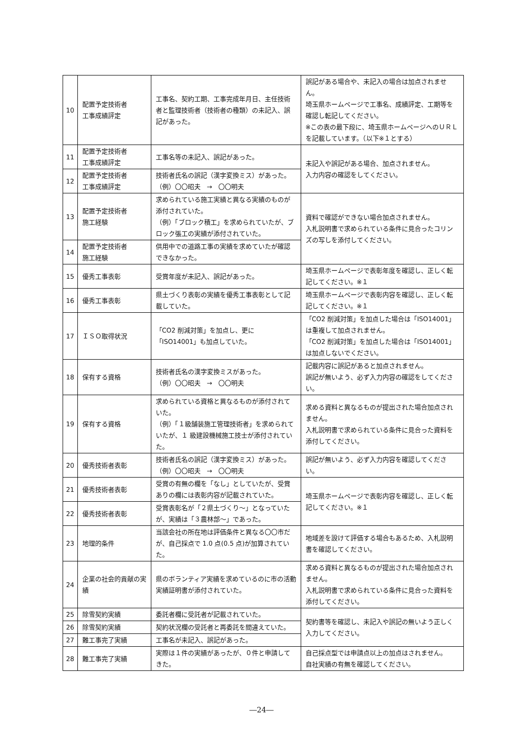| 10 | 配置予定技術者 工事成績評定 | 工事名、契約工期、工事完成年月日、主任技術者と監理技術者（技術者の種類）の未記入、誤記があった。 | 誤記がある場合や、未記入の場合は加点されません。 埼玉県ホームページで工事名、成績評定、工期等を確認し転記してください。 ※この表の最下段に、埼玉県ホームページへのＵＲＬを記載しています。（以下※１とする） |
| 11 | 配置予定技術者 工事成績評定 | 工事名等の未記入、誤記があった。 | 未記入や誤記がある場合、加点されません。 入力内容の確認をしてください。 |
| 12 | 配置予定技術者 工事成績評定 | 技術者氏名の誤記（漢字変換ミス）があった。 （例）〇〇昭夫 → 〇〇明夫 | |
| 13 | 配置予定技術者 施工経験 | 求められている施工実績と異なる実績のものが添付されていた。 （例）「ブロック積工」を求められていたが、ブロック張工の実績が添付されていた。 | 資料で確認ができない場合加点されません。 入札説明書で求められている条件に見合ったコリンズの写しを添付してください。 |
| 14 | 配置予定技術者 施工経験 | 供用中での道路工事の実績を求めていたが確認できなかった。 | |
| 15 | 優秀工事表彰 | 受賞年度が未記入、誤記があった。 | 埼玉県ホームページで表彰年度を確認し、正しく転記してください。※１ |
| 16 | 優秀工事表彰 | 県土づくり表彰の実績を優秀工事表彰として記載していた。 | 埼玉県ホームページで表彰内容を確認し、正しく転記してください。※１ |
| 17 | ＩＳＯ取得状況 | 「CO2 削減対策」を加点し、更に「ISO14001」も加点していた。 | 「CO2 削減対策」を加点した場合は「ISO14001」は重複して加点されません。 「CO2 削減対策」を加点した場合は「ISO14001」は加点しないでください。 |
| 18 | 保有する資格 | 技術者氏名の漢字変換ミスがあった。 （例）〇〇昭夫 → 〇〇明夫 | 記載内容に誤記があると加点されません。 誤記が無いよう、必ず入力内容の確認をしてください。 |
| 19 | 保有する資格 | 求められている資格と異なるものが添付されていた。 （例）「１級舗装施工管理技術者」を求められていたが、１ 級建設機械施工技士が添付されていた。 | 求める資料と異なるものが提出された場合加点されません。 入札説明書で求められている条件に見合った資料を添付してください。 |
| 20 | 優秀技術者表彰 | 技術者氏名の誤記（漢字変換ミス）があった。 （例）〇〇昭夫 → 〇〇明夫 | 誤記が無いよう、必ず入力内容を確認してください。 |
| 21 | 優秀技術者表彰 | 受賞の有無の欄を「なし」としていたが、受賞ありの欄には表彰内容が記載されていた。 | 埼玉県ホームページで表彰内容を確認し、正しく転記してください。※１ |
| 22 | 優秀技術者表彰 | 受賞表彰名が「２県土づくり～」となっていたが、実績は「３農林部～」であった。 | |
| 23 | 地理的条件 | 当該会社の所在地は評価条件と異なる〇〇市だが、自己採点で 1.0 点(0.5 点)が加算されていた。 | 地域差を設けて評価する場合もあるため、入札説明書を確認してください。 |
| 24 | 企業の社会的貢献の実績 | 県のボランティア実績を求めているのに市の活動実績証明書が添付されていた。 | 求める資料と異なるものが提出された場合加点されません。 入札説明書で求められている条件に見合った資料を添付してください。 |
| 25 | 除雪契約実績 | 委託者欄に受託者が記載されていた。 | 契約書等を確認し、未記入や誤記の無いよう正しく入力してください。 |
| 26 | 除雪契約実績 | 契約状況欄の受託者と再委託を間違えていた。 | |
| 27 | 難工事完了実績 | 工事名が未記入、誤記があった。 | |
| 28 | 難工事完了実績 | 実際は１件の実績があったが、０件と申請してきた。 | 自己採点型では申請点以上の加点はされません。 自社実績の有無を確認してください。 |
―24―